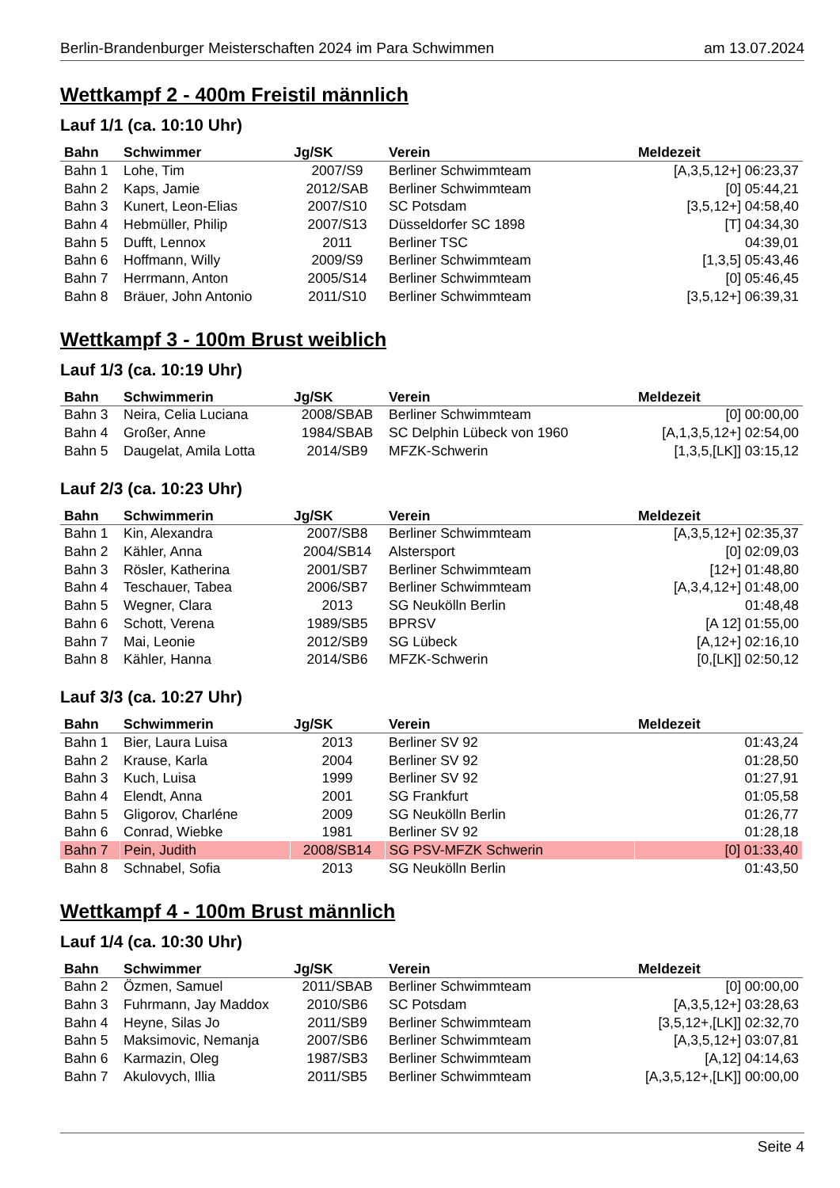Berlin-Brandenburger Meisterschaften 2024 im Para Schwimmen am 13.07.2024
Wettkampf 2 - 400m Freistil männlich
Lauf 1/1 (ca. 10:10 Uhr)
| Bahn | Schwimmer | Jg/SK | Verein | Meldezeit |
| --- | --- | --- | --- | --- |
| Bahn 1 | Lohe, Tim | 2007/S9 | Berliner Schwimmteam | [A,3,5,12+] 06:23,37 |
| Bahn 2 | Kaps, Jamie | 2012/SAB | Berliner Schwimmteam | [0] 05:44,21 |
| Bahn 3 | Kunert, Leon-Elias | 2007/S10 | SC Potsdam | [3,5,12+] 04:58,40 |
| Bahn 4 | Hebmüller, Philip | 2007/S13 | Düsseldorfer SC 1898 | [T] 04:34,30 |
| Bahn 5 | Dufft, Lennox | 2011 | Berliner TSC | 04:39,01 |
| Bahn 6 | Hoffmann, Willy | 2009/S9 | Berliner Schwimmteam | [1,3,5] 05:43,46 |
| Bahn 7 | Herrmann, Anton | 2005/S14 | Berliner Schwimmteam | [0] 05:46,45 |
| Bahn 8 | Bräuer, John Antonio | 2011/S10 | Berliner Schwimmteam | [3,5,12+] 06:39,31 |
Wettkampf 3 - 100m Brust weiblich
Lauf 1/3 (ca. 10:19 Uhr)
| Bahn | Schwimmerin | Jg/SK | Verein | Meldezeit |
| --- | --- | --- | --- | --- |
| Bahn 3 | Neira, Celia Luciana | 2008/SBAB | Berliner Schwimmteam | [0] 00:00,00 |
| Bahn 4 | Großer, Anne | 1984/SBAB | SC Delphin Lübeck von 1960 | [A,1,3,5,12+] 02:54,00 |
| Bahn 5 | Daugelat, Amila Lotta | 2014/SB9 | MFZK-Schwerin | [1,3,5,[LK]] 03:15,12 |
Lauf 2/3 (ca. 10:23 Uhr)
| Bahn | Schwimmerin | Jg/SK | Verein | Meldezeit |
| --- | --- | --- | --- | --- |
| Bahn 1 | Kin, Alexandra | 2007/SB8 | Berliner Schwimmteam | [A,3,5,12+] 02:35,37 |
| Bahn 2 | Kähler, Anna | 2004/SB14 | Alstersport | [0] 02:09,03 |
| Bahn 3 | Rösler, Katherina | 2001/SB7 | Berliner Schwimmteam | [12+] 01:48,80 |
| Bahn 4 | Teschauer, Tabea | 2006/SB7 | Berliner Schwimmteam | [A,3,4,12+] 01:48,00 |
| Bahn 5 | Wegner, Clara | 2013 | SG Neukölln Berlin | 01:48,48 |
| Bahn 6 | Schott, Verena | 1989/SB5 | BPRSV | [A 12] 01:55,00 |
| Bahn 7 | Mai, Leonie | 2012/SB9 | SG Lübeck | [A,12+] 02:16,10 |
| Bahn 8 | Kähler, Hanna | 2014/SB6 | MFZK-Schwerin | [0,[LK]] 02:50,12 |
Lauf 3/3 (ca. 10:27 Uhr)
| Bahn | Schwimmerin | Jg/SK | Verein | Meldezeit |
| --- | --- | --- | --- | --- |
| Bahn 1 | Bier, Laura Luisa | 2013 | Berliner SV 92 | 01:43,24 |
| Bahn 2 | Krause, Karla | 2004 | Berliner SV 92 | 01:28,50 |
| Bahn 3 | Kuch, Luisa | 1999 | Berliner SV 92 | 01:27,91 |
| Bahn 4 | Elendt, Anna | 2001 | SG Frankfurt | 01:05,58 |
| Bahn 5 | Gligorov, Charléne | 2009 | SG Neukölln Berlin | 01:26,77 |
| Bahn 6 | Conrad, Wiebke | 1981 | Berliner SV 92 | 01:28,18 |
| Bahn 7 | Pein, Judith | 2008/SB14 | SG PSV-MFZK Schwerin | [0] 01:33,40 |
| Bahn 8 | Schnabel, Sofia | 2013 | SG Neukölln Berlin | 01:43,50 |
Wettkampf 4 - 100m Brust männlich
Lauf 1/4 (ca. 10:30 Uhr)
| Bahn | Schwimmer | Jg/SK | Verein | Meldezeit |
| --- | --- | --- | --- | --- |
| Bahn 2 | Özmen, Samuel | 2011/SBAB | Berliner Schwimmteam | [0] 00:00,00 |
| Bahn 3 | Fuhrmann, Jay Maddox | 2010/SB6 | SC Potsdam | [A,3,5,12+] 03:28,63 |
| Bahn 4 | Heyne, Silas Jo | 2011/SB9 | Berliner Schwimmteam | [3,5,12+,[LK]] 02:32,70 |
| Bahn 5 | Maksimovic, Nemanja | 2007/SB6 | Berliner Schwimmteam | [A,3,5,12+] 03:07,81 |
| Bahn 6 | Karmazin, Oleg | 1987/SB3 | Berliner Schwimmteam | [A,12] 04:14,63 |
| Bahn 7 | Akulovych, Illia | 2011/SB5 | Berliner Schwimmteam | [A,3,5,12+,[LK]] 00:00,00 |
Seite 4